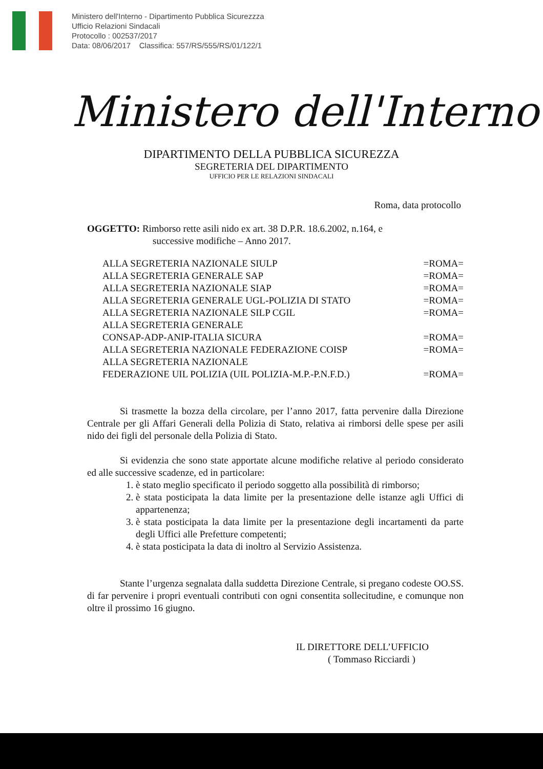Ministero dell'Interno - Dipartimento Pubblica Sicurezzza
Ufficio Relazioni Sindacali
Protocollo : 002537/2017
Data: 08/06/2017 Classifica: 557/RS/555/RS/01/122/1
Ministero dell'Interno
DIPARTIMENTO DELLA PUBBLICA SICUREZZA
SEGRETERIA DEL DIPARTIMENTO
UFFICIO PER LE RELAZIONI SINDACALI
Roma, data protocollo
OGGETTO: Rimborso rette asili nido ex art. 38 D.P.R. 18.6.2002, n.164, e
successive modifiche – Anno 2017.
| ALLA SEGRETERIA NAZIONALE SIULP | =ROMA= |
| ALLA SEGRETERIA GENERALE SAP | =ROMA= |
| ALLA SEGRETERIA NAZIONALE SIAP | =ROMA= |
| ALLA SEGRETERIA GENERALE UGL-POLIZIA DI STATO | =ROMA= |
| ALLA SEGRETERIA NAZIONALE SILP CGIL | =ROMA= |
| ALLA SEGRETERIA GENERALE CONSAP-ADP-ANIP-ITALIA SICURA | =ROMA= |
| ALLA SEGRETERIA NAZIONALE FEDERAZIONE COISP | =ROMA= |
| ALLA SEGRETERIA NAZIONALE FEDERAZIONE UIL POLIZIA (UIL POLIZIA-M.P.-P.N.F.D.) | =ROMA= |
Si trasmette la bozza della circolare, per l’anno 2017, fatta pervenire dalla Direzione Centrale per gli Affari Generali della Polizia di Stato, relativa ai rimborsi delle spese per asili nido dei figli del personale della Polizia di Stato.
Si evidenzia che sono state apportate alcune modifiche relative al periodo considerato ed alle successive scadenze, ed in particolare:
1. è stato meglio specificato il periodo soggetto alla possibilità di rimborso;
2. è stata posticipata la data limite per la presentazione delle istanze agli Uffici di appartenenza;
3. è stata posticipata la data limite per la presentazione degli incartamenti da parte degli Uffici alle Prefetture competenti;
4. è stata posticipata la data di inoltro al Servizio Assistenza.
Stante l’urgenza segnalata dalla suddetta Direzione Centrale, si pregano codeste OO.SS. di far pervenire i propri eventuali contributi con ogni consentita sollecitudine, e comunque non oltre il prossimo 16 giugno.
IL DIRETTORE DELL’UFFICIO
( Tommaso Ricciardi )